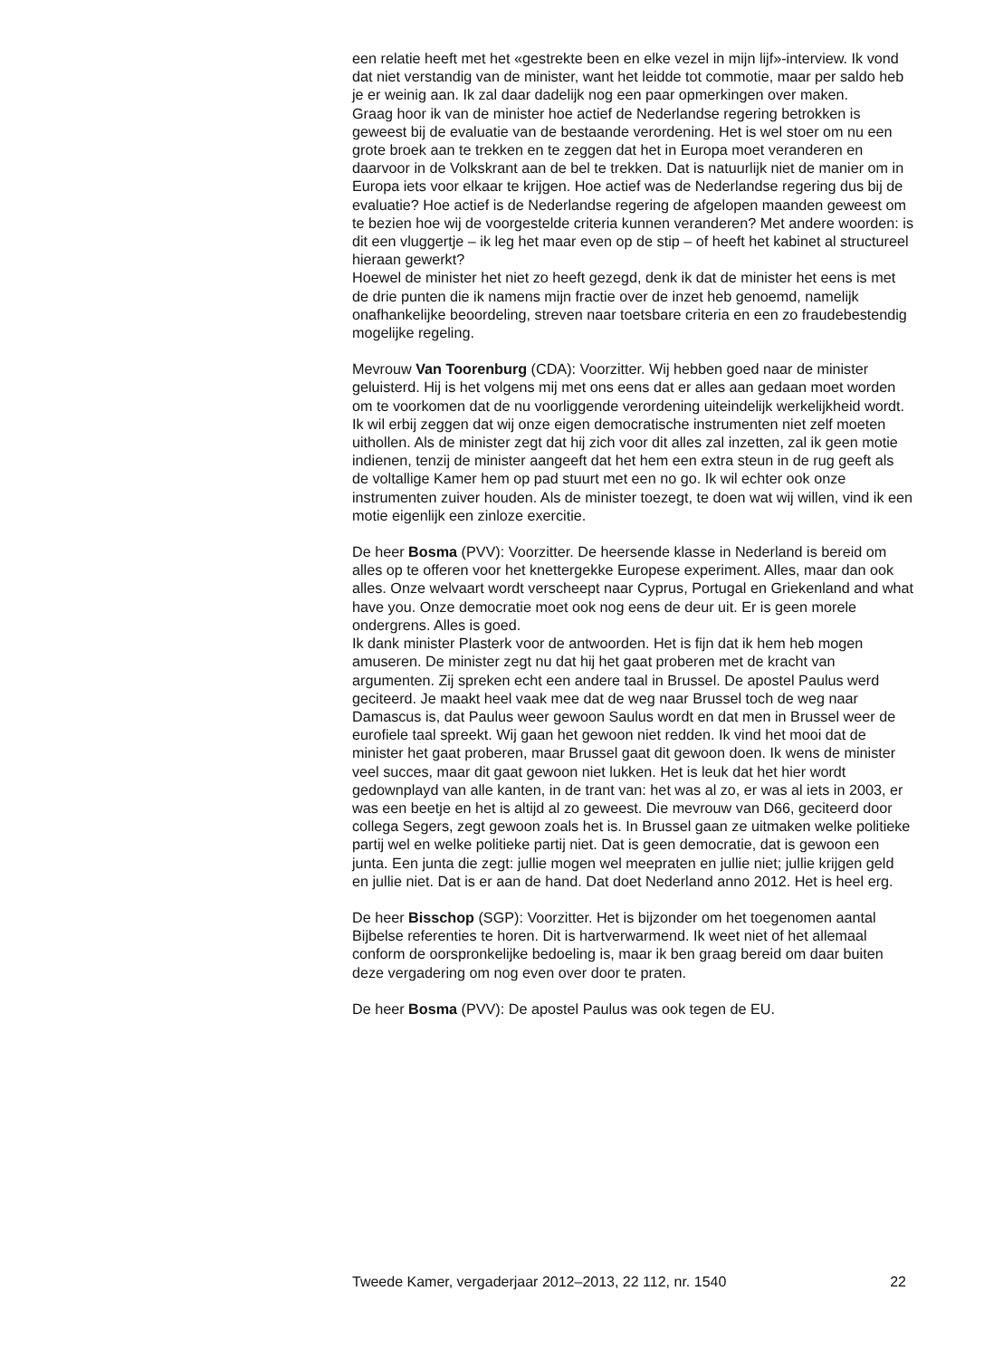een relatie heeft met het «gestrekte been en elke vezel in mijn lijf»-interview. Ik vond dat niet verstandig van de minister, want het leidde tot commotie, maar per saldo heb je er weinig aan. Ik zal daar dadelijk nog een paar opmerkingen over maken.
Graag hoor ik van de minister hoe actief de Nederlandse regering betrokken is geweest bij de evaluatie van de bestaande verordening. Het is wel stoer om nu een grote broek aan te trekken en te zeggen dat het in Europa moet veranderen en daarvoor in de Volkskrant aan de bel te trekken. Dat is natuurlijk niet de manier om in Europa iets voor elkaar te krijgen. Hoe actief was de Nederlandse regering dus bij de evaluatie? Hoe actief is de Nederlandse regering de afgelopen maanden geweest om te bezien hoe wij de voorgestelde criteria kunnen veranderen? Met andere woorden: is dit een vluggertje – ik leg het maar even op de stip – of heeft het kabinet al structureel hieraan gewerkt?
Hoewel de minister het niet zo heeft gezegd, denk ik dat de minister het eens is met de drie punten die ik namens mijn fractie over de inzet heb genoemd, namelijk onafhankelijke beoordeling, streven naar toetsbare criteria en een zo fraudebestendig mogelijke regeling.
Mevrouw Van Toorenburg (CDA): Voorzitter. Wij hebben goed naar de minister geluisterd. Hij is het volgens mij met ons eens dat er alles aan gedaan moet worden om te voorkomen dat de nu voorliggende verordening uiteindelijk werkelijkheid wordt. Ik wil erbij zeggen dat wij onze eigen democratische instrumenten niet zelf moeten uithollen. Als de minister zegt dat hij zich voor dit alles zal inzetten, zal ik geen motie indienen, tenzij de minister aangeeft dat het hem een extra steun in de rug geeft als de voltallige Kamer hem op pad stuurt met een no go. Ik wil echter ook onze instrumenten zuiver houden. Als de minister toezegt, te doen wat wij willen, vind ik een motie eigenlijk een zinloze exercitie.
De heer Bosma (PVV): Voorzitter. De heersende klasse in Nederland is bereid om alles op te offeren voor het knettergekke Europese experiment. Alles, maar dan ook alles. Onze welvaart wordt verscheept naar Cyprus, Portugal en Griekenland and what have you. Onze democratie moet ook nog eens de deur uit. Er is geen morele ondergrens. Alles is goed.
Ik dank minister Plasterk voor de antwoorden. Het is fijn dat ik hem heb mogen amuseren. De minister zegt nu dat hij het gaat proberen met de kracht van argumenten. Zij spreken echt een andere taal in Brussel. De apostel Paulus werd geciteerd. Je maakt heel vaak mee dat de weg naar Brussel toch de weg naar Damascus is, dat Paulus weer gewoon Saulus wordt en dat men in Brussel weer de eurofiele taal spreekt. Wij gaan het gewoon niet redden. Ik vind het mooi dat de minister het gaat proberen, maar Brussel gaat dit gewoon doen. Ik wens de minister veel succes, maar dit gaat gewoon niet lukken. Het is leuk dat het hier wordt gedownplayd van alle kanten, in de trant van: het was al zo, er was al iets in 2003, er was een beetje en het is altijd al zo geweest. Die mevrouw van D66, geciteerd door collega Segers, zegt gewoon zoals het is. In Brussel gaan ze uitmaken welke politieke partij wel en welke politieke partij niet. Dat is geen democratie, dat is gewoon een junta. Een junta die zegt: jullie mogen wel meepraten en jullie niet; jullie krijgen geld en jullie niet. Dat is er aan de hand. Dat doet Nederland anno 2012. Het is heel erg.
De heer Bisschop (SGP): Voorzitter. Het is bijzonder om het toegenomen aantal Bijbelse referenties te horen. Dit is hartverwarmend. Ik weet niet of het allemaal conform de oorspronkelijke bedoeling is, maar ik ben graag bereid om daar buiten deze vergadering om nog even over door te praten.
De heer Bosma (PVV): De apostel Paulus was ook tegen de EU.
Tweede Kamer, vergaderjaar 2012–2013, 22 112, nr. 1540 22